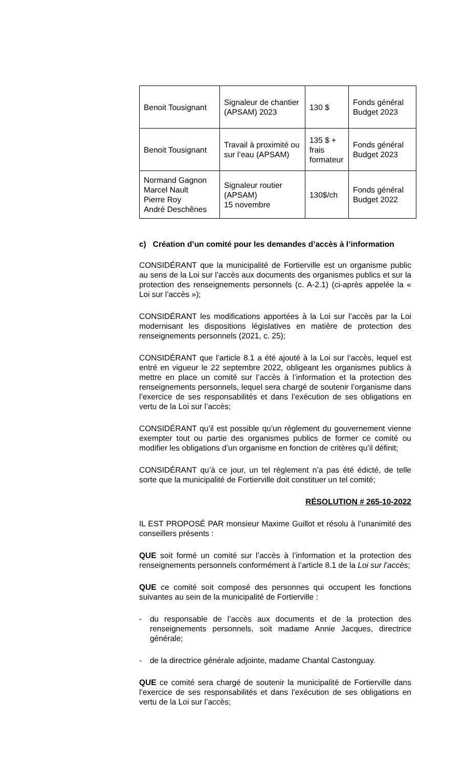| Benoit Tousignant | Signaleur de chantier (APSAM) 2023 | 130 $ | Fonds général Budget 2023 |
| Benoit Tousignant | Travail à proximité ou sur l’eau (APSAM) | 135 $ + frais formateur | Fonds général Budget 2023 |
| Normand Gagnon Marcel Nault Pierre Roy André Deschênes | Signaleur routier (APSAM) 15 novembre | 130$/ch | Fonds général Budget 2022 |
c) Création d’un comité pour les demandes d’accès à l’information
CONSIDÉRANT que la municipalité de Fortierville est un organisme public au sens de la Loi sur l’accès aux documents des organismes publics et sur la protection des renseignements personnels (c. A-2.1) (ci-après appelée la « Loi sur l’accès »);
CONSIDÉRANT les modifications apportées à la Loi sur l’accès par la Loi modernisant les dispositions législatives en matière de protection des renseignements personnels (2021, c. 25);
CONSIDÉRANT que l’article 8.1 a été ajouté à la Loi sur l’accès, lequel est entré en vigueur le 22 septembre 2022, obligeant les organismes publics à mettre en place un comité sur l’accès à l’information et la protection des renseignements personnels, lequel sera chargé de soutenir l’organisme dans l’exercice de ses responsabilités et dans l’exécution de ses obligations en vertu de la Loi sur l’accès;
CONSIDÉRANT qu’il est possible qu’un règlement du gouvernement vienne exempter tout ou partie des organismes publics de former ce comité ou modifier les obligations d’un organisme en fonction de critères qu’il définit;
CONSIDÉRANT qu’à ce jour, un tel règlement n’a pas été édicté, de telle sorte que la municipalité de Fortierville doit constituer un tel comité;
RÉSOLUTION # 265-10-2022
IL EST PROPOSÉ PAR monsieur Maxime Guillot et résolu à l’unanimité des conseillers présents :
QUE soit formé un comité sur l’accès à l’information et la protection des renseignements personnels conformément à l’article 8.1 de la Loi sur l’accès;
QUE ce comité soit composé des personnes qui occupent les fonctions suivantes au sein de la municipalité de Fortierville :
- du responsable de l’accès aux documents et de la protection des renseignements personnels, soit madame Annie Jacques, directrice générale;
- de la directrice générale adjointe, madame Chantal Castonguay.
QUE ce comité sera chargé de soutenir la municipalité de Fortierville dans l’exercice de ses responsabilités et dans l’exécution de ses obligations en vertu de la Loi sur l’accès;